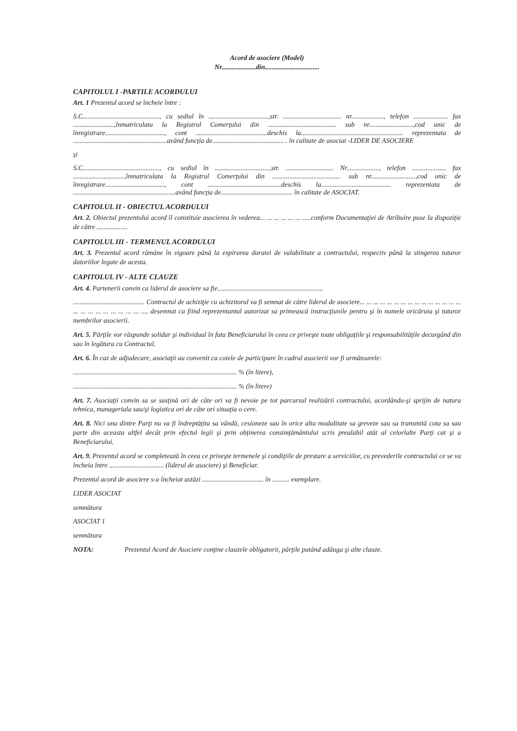Acord de asociere (Model)
Nr....................din................................
CAPITOLUL I -PARTILE ACORDULUI
Art. 1 Prezentul acord se încheie între :
S.C............................................., cu sediul în ...................................,str. .................................. nr..................., telefon .................... fax ........................,înmatriculata la Registrul Comerţului din ........................................ sub nr..........................,cod unic de înregistrare..................................., cont ..........................................deschis la............................................................ reprezentata de .......................................................având funcţia de.......................................... . în calitate de asociat -LIDER DE ASOCIERE
şi
S.C............................................., cu sediul în ................................,str. ............................ Nr..................., telefon .................... fax ..............................,înmatriculata la Registrul Comerţului din ........................................ sub nr..........................,cod unic de înregistrare..................................., cont ...........................................deschis la......................................... reprezentata de ............................................................având funcţia de.......................................... în calitate de ASOCIAT.
CAPITOLUL II - OBIECTUL ACORDULUI
Art. 2. Obiectul prezentului acord îl constituie asocierea în vederea... ... ... ... ... ... .....conform Documentaţiei de Atribuire puse la dispoziţie de către ..................
CAPITOLUL III - TERMENUL ACORDULUI
Art. 3. Prezentul acord rămâne în vigoare până la expirarea duratei de valabilitate a contractului, respectiv până la stingerea tuturor datoriilor legate de acesta.
CAPITOLUL IV - ALTE CLAUZE
Art. 4. Partenerii convin ca liderul de asociere sa fie..............................................................
.......................................... Contractul de achiziţie cu achizitorul va fi semnat de către liderul de asociere... ... ... ... ... ... ... ... ... ... ... ... ... ... ... ... ... ... ... ... ... ... ... ... ..., desemnat ca fiind reprezentantul autorizat sa primească instrucţiunile pentru şi în numele oricăruia şi tuturor membrilor asocierii.
Art. 5. Părţile vor răspunde solidar şi individual în fata Beneficiarului în ceea ce priveşte toate obligaţiile şi responsabilităţile decurgând din sau în legătura cu Contractul.
Art. 6. În caz de adjudecare, asociaţii au convenit ca cotele de participare în cadrul asocierii vor fi următoarele:
................................................................................................ % (în litere),
................................................................................................ % (în litere)
Art. 7. Asociaţii convin sa se susţină ori de câte ori va fi nevoie pe tot parcursul realizării contractului, acordându-şi sprijin de natura tehnica, manageriala sau/şi logistica ori de câte ori situaţia o cere.
Art. 8. Nici una dintre Parţi nu va fi îndreptăţita sa vândă, cesioneze sau în orice alta modalitate sa greveze sau sa transmită cota sa sau parte din aceasta altfel decât prin efectul legii şi prin obţinerea consimţământului scris prealabil atât al celorlalte Parţi cat şi a Beneficiarului.
Art. 9. Prezentul acord se completează în ceea ce priveşte termenele şi condiţiile de prestare a serviciilor, cu prevederile contractului ce se va încheia între ................................ (liderul de asociere) şi Beneficiar.
Prezentul acord de asociere s-a încheiat astăzi .................................... în .......... exemplare.
LIDER ASOCIAT
semnătura
ASOCIAT 1
semnătura
NOTA: Prezentul Acord de Asociere conţine clauzele obligatorii, părţile putând adăuga şi alte clauze.